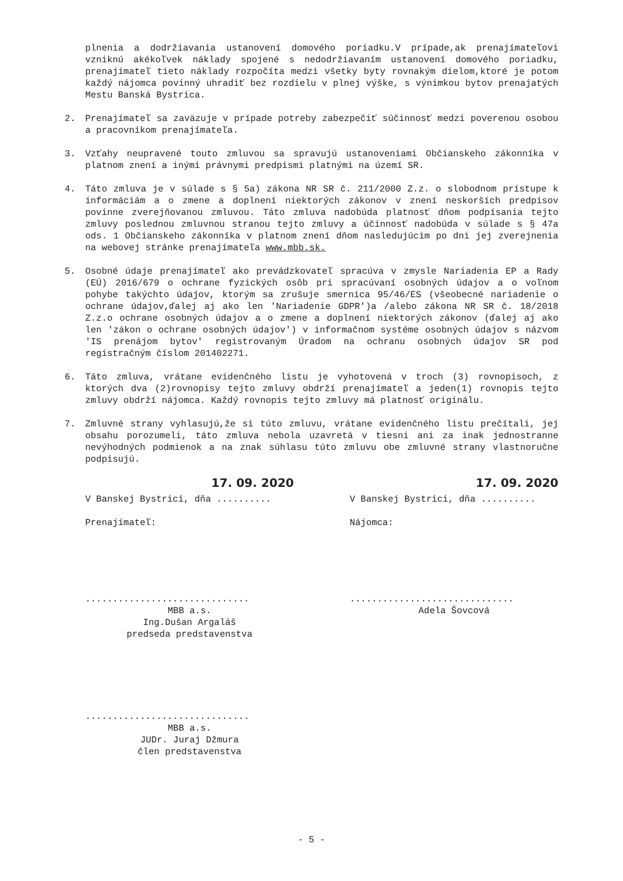plnenia a dodržiavania ustanovení domového poriadku.V prípade,ak prenajímateľovi vzniknú akékoľvek náklady spojené s nedodržiavaním ustanovení domového poriadku, prenajímateľ tieto náklady rozpočíta medzi všetky byty rovnakým dielom,ktoré je potom každý nájomca povinný uhradiť bez rozdielu v plnej výške, s výnimkou bytov prenajatých Mestu Banská Bystrica.
2. Prenajímateľ sa zaväzuje v prípade potreby zabezpečiť súčinnosť medzi poverenou osobou a pracovníkom prenajímateľa.
3. Vzťahy neupravené touto zmluvou sa spravujú ustanoveniami Občianskeho zákonníka v platnom znení a inými právnymi predpismi platnými na území SR.
4. Táto zmluva je v súlade s § 5a) zákona NR SR č. 211/2000 Z.z. o slobodnom prístupe k informáciám a o zmene a doplnení niektorých zákonov v znení neskorších predpisov povinne zverejňovanou zmluvou. Táto zmluva nadobúda platnosť dňom podpísania tejto zmluvy poslednou zmluvnou stranou tejto zmluvy a účinnosť nadobúda v súlade s § 47a ods. 1 Občianskeho zákonníka v platnom znení dňom nasledujúcim po dni jej zverejnenia na webovej stránke prenajímateľa www.mbb.sk.
5. Osobné údaje prenajímateľ ako prevádzkovateľ spracúva v zmysle Nariadenia EP a Rady (EÚ) 2016/679 o ochrane fyzických osôb pri spracúvaní osobných údajov a o voľnom pohybe takýchto údajov, ktorým sa zrušuje smernica 95/46/ES (všeobecné nariadenie o ochrane údajov,ďalej aj ako len 'Nariadenie GDPR')a /alebo zákona NR SR č. 18/2018 Z.z.o ochrane osobných údajov a o zmene a doplnení niektorých zákonov (ďalej aj ako len 'zákon o ochrane osobných údajov') v informačnom systéme osobných údajov s názvom 'IS prenájom bytov' registrovaným Úradom na ochranu osobných údajov SR pod registračným číslom 201402271.
6. Táto zmluva, vrátane evidenčného listu je vyhotovená v troch (3) rovnopisoch, z ktorých dva (2)rovnopisy tejto zmluvy obdrží prenajímateľ a jeden(1) rovnopis tejto zmluvy obdrží nájomca. Každý rovnopis tejto zmluvy má platnosť originálu.
7. Zmluvné strany vyhlasujú,že si túto zmluvu, vrátane evidenčného listu prečítali, jej obsahu porozumeli, táto zmluva nebola uzavretá v tiesni ani za inak jednostranne nevýhodných podmienok a na znak súhlasu túto zmluvu obe zmluvné strany vlastnoručne podpisujú.
17. 09. 2020
V Banskej Bystrici, dňa ..........
Prenajímateľ:
..............................
MBB a.s.
Ing.Dušan Argaláš
predseda predstavenstva
..............................
MBB a.s.
JUDr. Juraj Džmura
člen predstavenstva
17. 09. 2020
V Banskej Bystrici, dňa ..........
Nájomca:
..............................
Adela Šovcová
- 5 -